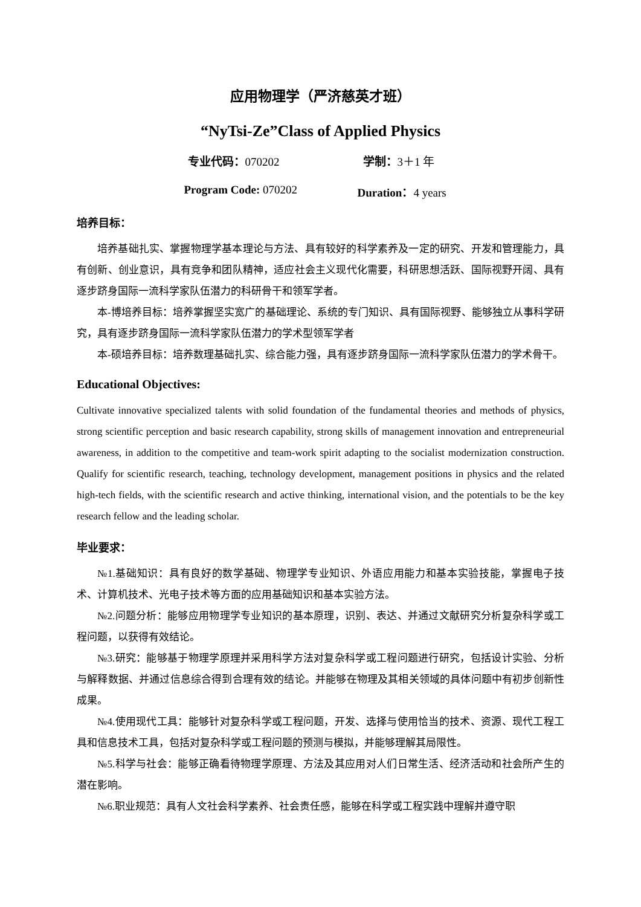应用物理学（严济慈英才班）
“NyTsi-Ze”Class of Applied Physics
专业代码：070202 学制：3＋1 年
Program Code: 070202 Duration：4 years
培养目标：
培养基础扎实、掌握物理学基本理论与方法、具有较好的科学素养及一定的研究、开发和管理能力，具有创新、创业意识，具有竞争和团队精神，适应社会主义现代化需要，科研思想活跃、国际视野开阔、具有逐步跻身国际一流科学家队伍潜力的科研骨干和领军学者。
本-博培养目标：培养掌握坚实宽广的基础理论、系统的专门知识、具有国际视野、能够独立从事科学研究，具有逐步跻身国际一流科学家队伍潜力的学术型领军学者
本-硕培养目标：培养数理基础扎实、综合能力强，具有逐步跻身国际一流科学家队伍潜力的学术骨干。
Educational Objectives:
Cultivate innovative specialized talents with solid foundation of the fundamental theories and methods of physics, strong scientific perception and basic research capability, strong skills of management innovation and entrepreneurial awareness, in addition to the competitive and team-work spirit adapting to the socialist modernization construction. Qualify for scientific research, teaching, technology development, management positions in physics and the related high-tech fields, with the scientific research and active thinking, international vision, and the potentials to be the key research fellow and the leading scholar.
毕业要求：
№1.基础知识：具有良好的数学基础、物理学专业知识、外语应用能力和基本实验技能，掌握电子技术、计算机技术、光电子技术等方面的应用基础知识和基本实验方法。
№2.问题分析：能够应用物理学专业知识的基本原理，识别、表达、并通过文献研究分析复杂科学或工程问题，以获得有效结论。
№3.研究：能够基于物理学原理并采用科学方法对复杂科学或工程问题进行研究，包括设计实验、分析与解释数据、并通过信息综合得到合理有效的结论。并能够在物理及其相关领域的具体问题中有初步创新性成果。
№4.使用现代工具：能够针对复杂科学或工程问题，开发、选择与使用恰当的技术、资源、现代工程工具和信息技术工具，包括对复杂科学或工程问题的预测与模拟，并能够理解其局限性。
№5.科学与社会：能够正确看待物理学原理、方法及其应用对人们日常生活、经济活动和社会所产生的潜在影响。
№6.职业规范：具有人文社会科学素养、社会责任感，能够在科学或工程实践中理解并遵守职